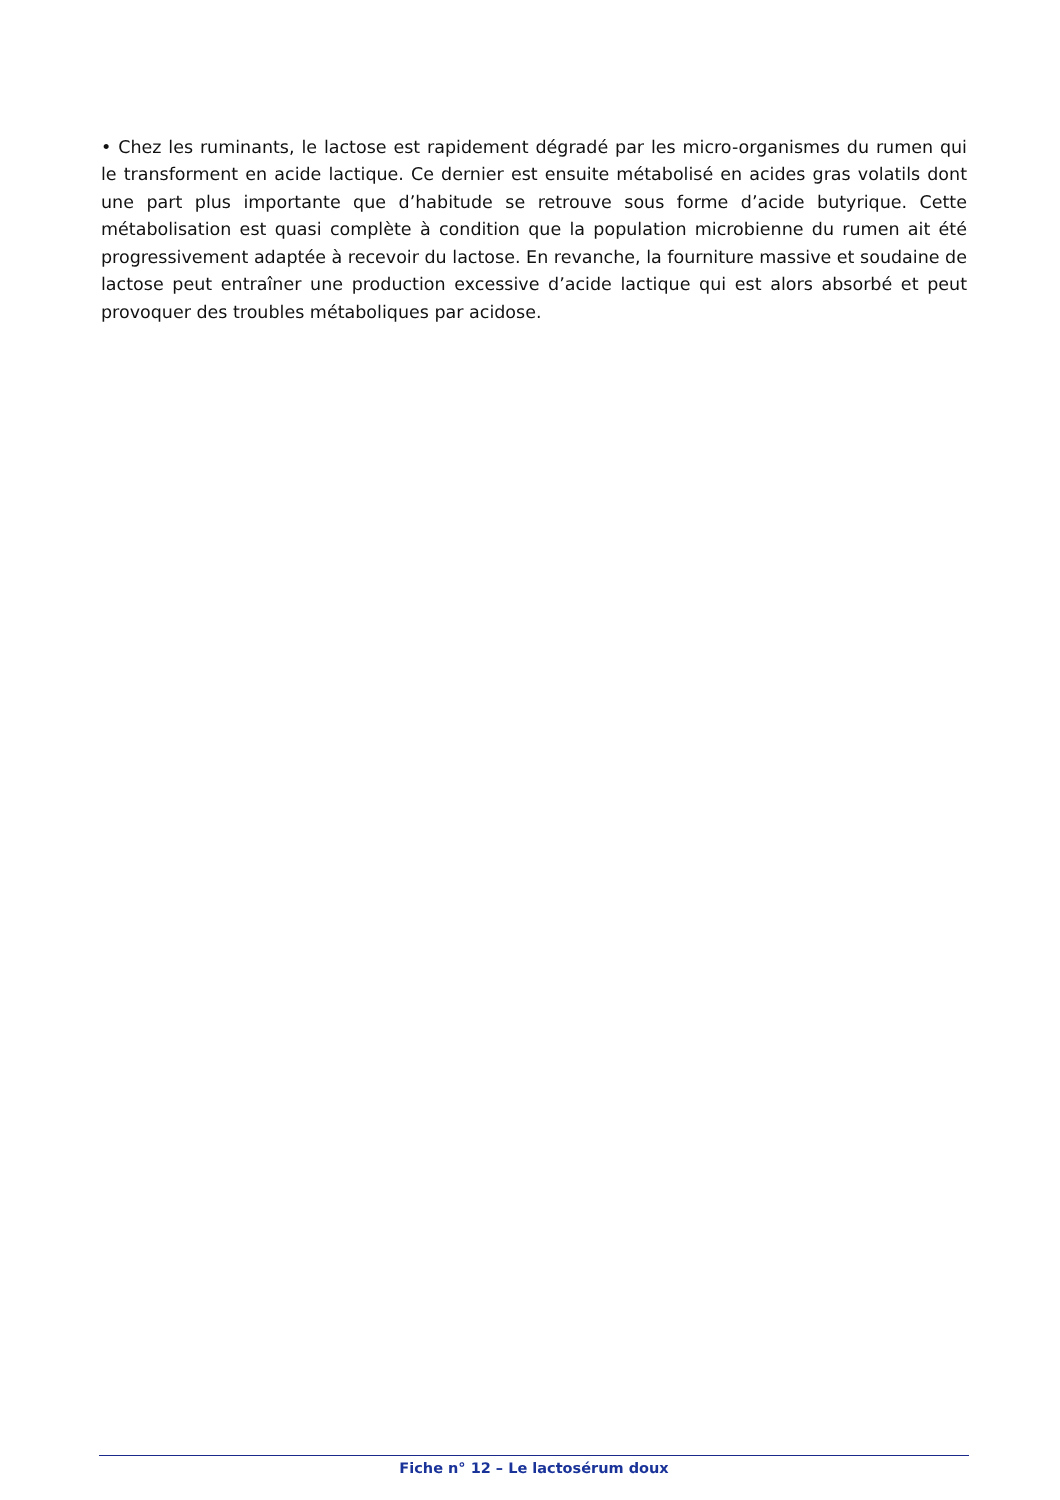• Chez les ruminants, le lactose est rapidement dégradé par les micro-organismes du rumen qui le transforment en acide lactique. Ce dernier est ensuite métabolisé en acides gras volatils dont une part plus importante que d’habitude se retrouve sous forme d’acide butyrique. Cette métabolisation est quasi complète à condition que la population microbienne du rumen ait été progressivement adaptée à recevoir du lactose. En revanche, la fourniture massive et soudaine de lactose peut entraîner une production excessive d’acide lactique qui est alors absorbé et peut provoquer des troubles métaboliques par acidose.
Fiche n° 12 – Le lactosérum doux